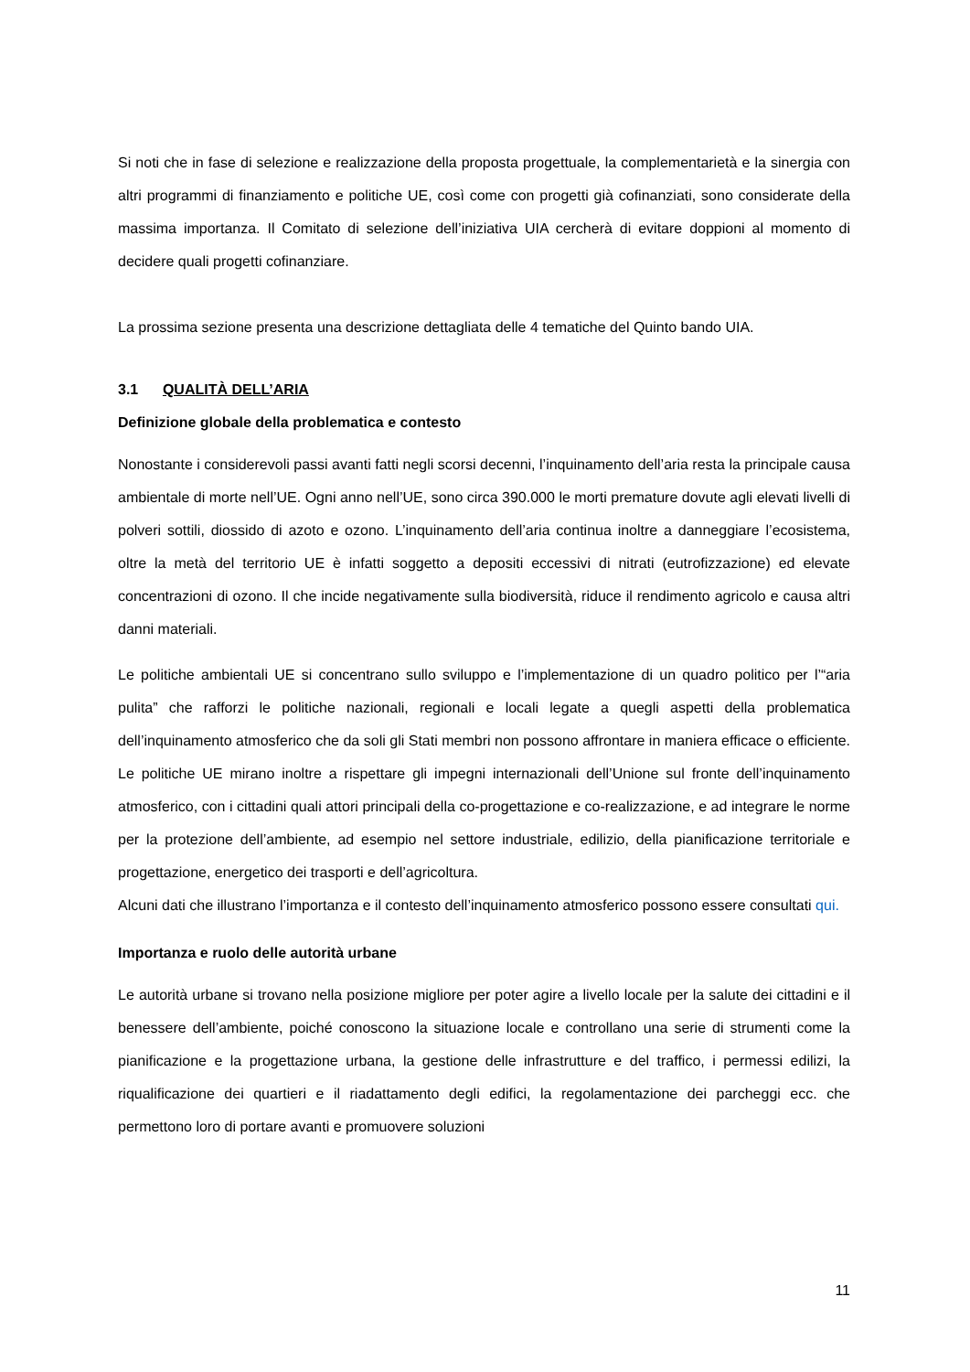Si noti che in fase di selezione e realizzazione della proposta progettuale, la complementarietà e la sinergia con altri programmi di finanziamento e politiche UE, così come con progetti già cofinanziati, sono considerate della massima importanza. Il Comitato di selezione dell’iniziativa UIA cercherà di evitare doppioni al momento di decidere quali progetti cofinanziare.
La prossima sezione presenta una descrizione dettagliata delle 4 tematiche del Quinto bando UIA.
3.1 QUALITÀ DELL’ARIA
Definizione globale della problematica e contesto
Nonostante i considerevoli passi avanti fatti negli scorsi decenni, l’inquinamento dell’aria resta la principale causa ambientale di morte nell’UE. Ogni anno nell’UE, sono circa 390.000 le morti premature dovute agli elevati livelli di polveri sottili, diossido di azoto e ozono. L’inquinamento dell’aria continua inoltre a danneggiare l’ecosistema, oltre la metà del territorio UE è infatti soggetto a depositi eccessivi di nitrati (eutrofizzazione) ed elevate concentrazioni di ozono. Il che incide negativamente sulla biodiversità, riduce il rendimento agricolo e causa altri danni materiali.
Le politiche ambientali UE si concentrano sullo sviluppo e l’implementazione di un quadro politico per l’“aria pulita” che rafforzi le politiche nazionali, regionali e locali legate a quegli aspetti della problematica dell’inquinamento atmosferico che da soli gli Stati membri non possono affrontare in maniera efficace o efficiente. Le politiche UE mirano inoltre a rispettare gli impegni internazionali dell’Unione sul fronte dell’inquinamento atmosferico, con i cittadini quali attori principali della co-progettazione e co-realizzazione, e ad integrare le norme per la protezione dell’ambiente, ad esempio nel settore industriale, edilizio, della pianificazione territoriale e progettazione, energetico dei trasporti e dell’agricoltura.
Alcuni dati che illustrano l’importanza e il contesto dell’inquinamento atmosferico possono essere consultati qui.
Importanza e ruolo delle autorità urbane
Le autorità urbane si trovano nella posizione migliore per poter agire a livello locale per la salute dei cittadini e il benessere dell’ambiente, poiché conoscono la situazione locale e controllano una serie di strumenti come la pianificazione e la progettazione urbana, la gestione delle infrastrutture e del traffico, i permessi edilizi, la riqualificazione dei quartieri e il riadattamento degli edifici, la regolamentazione dei parcheggi ecc. che permettono loro di portare avanti e promuovere soluzioni
11